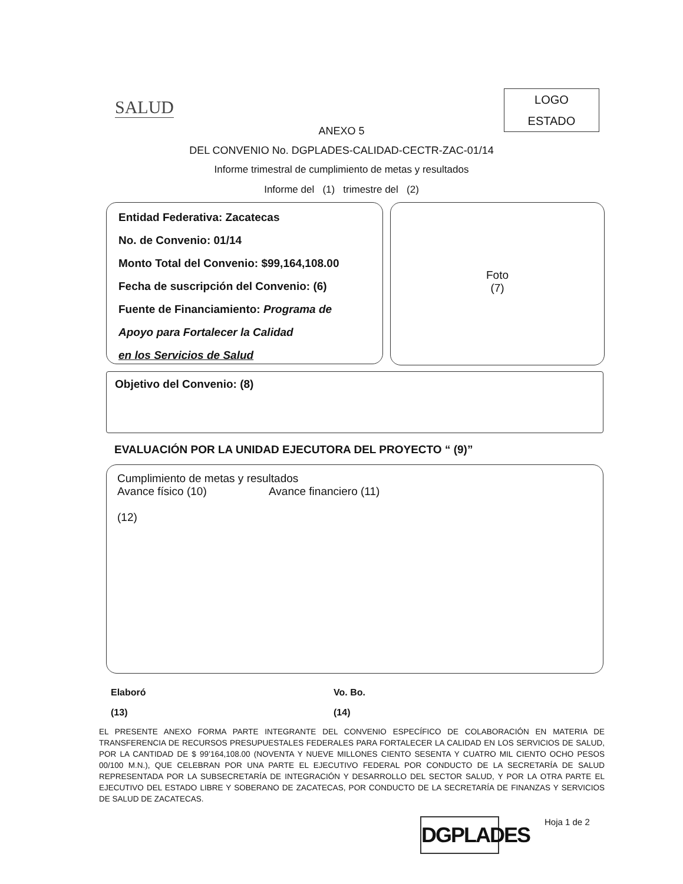SALUD
LOGO
ESTADO
ANEXO 5
DEL CONVENIO No. DGPLADES-CALIDAD-CECTR-ZAC-01/14
Informe trimestral de cumplimiento de metas y resultados
Informe del (1) trimestre del (2)
Entidad Federativa: Zacatecas
No. de Convenio: 01/14
Monto Total del Convenio: $99,164,108.00
Fecha de suscripción del Convenio: (6)
Fuente de Financiamiento: Programa de
Apoyo para Fortalecer la Calidad
en los Servicios de Salud
Foto
(7)
Objetivo del Convenio: (8)
EVALUACIÓN POR LA UNIDAD EJECUTORA DEL PROYECTO “ (9)”
Cumplimiento de metas y resultados
Avance físico (10) Avance financiero (11)
(12)
Elaboró
(13)
Vo. Bo.
(14)
EL PRESENTE ANEXO FORMA PARTE INTEGRANTE DEL CONVENIO ESPECÍFICO DE COLABORACIÓN EN MATERIA DE TRANSFERENCIA DE RECURSOS PRESUPUESTALES FEDERALES PARA FORTALECER LA CALIDAD EN LOS SERVICIOS DE SALUD, POR LA CANTIDAD DE $ 99’164,108.00 (NOVENTA Y NUEVE MILLONES CIENTO SESENTA Y CUATRO MIL CIENTO OCHO PESOS 00/100 M.N.), QUE CELEBRAN POR UNA PARTE EL EJECUTIVO FEDERAL POR CONDUCTO DE LA SECRETARÍA DE SALUD REPRESENTADA POR LA SUBSECRETARÍA DE INTEGRACIÓN Y DESARROLLO DEL SECTOR SALUD, Y POR LA OTRA PARTE EL EJECUTIVO DEL ESTADO LIBRE Y SOBERANO DE ZACATECAS, POR CONDUCTO DE LA SECRETARÍA DE FINANZAS Y SERVICIOS DE SALUD DE ZACATECAS.
DGPLADES
Hoja 1 de 2